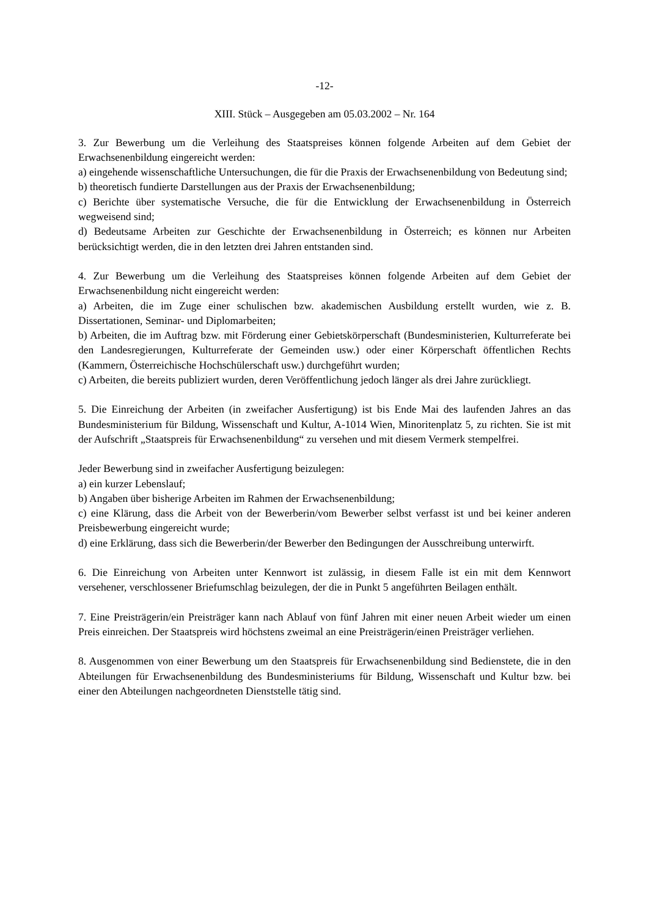-12-
XIII. Stück – Ausgegeben am 05.03.2002 – Nr. 164
3. Zur Bewerbung um die Verleihung des Staatspreises können folgende Arbeiten auf dem Gebiet der Erwachsenenbildung eingereicht werden:
a) eingehende wissenschaftliche Untersuchungen, die für die Praxis der Erwachsenenbildung von Bedeutung sind;
b) theoretisch fundierte Darstellungen aus der Praxis der Erwachsenenbildung;
c) Berichte über systematische Versuche, die für die Entwicklung der Erwachsenenbildung in Österreich wegweisend sind;
d) Bedeutsame Arbeiten zur Geschichte der Erwachsenenbildung in Österreich; es können nur Arbeiten berücksichtigt werden, die in den letzten drei Jahren entstanden sind.
4. Zur Bewerbung um die Verleihung des Staatspreises können folgende Arbeiten auf dem Gebiet der Erwachsenenbildung nicht eingereicht werden:
a) Arbeiten, die im Zuge einer schulischen bzw. akademischen Ausbildung erstellt wurden, wie z. B. Dissertationen, Seminar- und Diplomarbeiten;
b) Arbeiten, die im Auftrag bzw. mit Förderung einer Gebietskörperschaft (Bundesministerien, Kulturreferate bei den Landesregierungen, Kulturreferate der Gemeinden usw.) oder einer Körperschaft öffentlichen Rechts (Kammern, Österreichische Hochschülerschaft usw.) durchgeführt wurden;
c) Arbeiten, die bereits publiziert wurden, deren Veröffentlichung jedoch länger als drei Jahre zurückliegt.
5. Die Einreichung der Arbeiten (in zweifacher Ausfertigung) ist bis Ende Mai des laufenden Jahres an das Bundesministerium für Bildung, Wissenschaft und Kultur, A-1014 Wien, Minoritenplatz 5, zu richten. Sie ist mit der Aufschrift „Staatspreis für Erwachsenenbildung“ zu versehen und mit diesem Vermerk stempelfrei.
Jeder Bewerbung sind in zweifacher Ausfertigung beizulegen:
a) ein kurzer Lebenslauf;
b) Angaben über bisherige Arbeiten im Rahmen der Erwachsenenbildung;
c) eine Klärung, dass die Arbeit von der Bewerberin/vom Bewerber selbst verfasst ist und bei keiner anderen Preisbewerbung eingereicht wurde;
d) eine Erklärung, dass sich die Bewerberin/der Bewerber den Bedingungen der Ausschreibung unterwirft.
6. Die Einreichung von Arbeiten unter Kennwort ist zulässig, in diesem Falle ist ein mit dem Kennwort versehener, verschlossener Briefumschlag beizulegen, der die in Punkt 5 angeführten Beilagen enthält.
7. Eine Preisträgerin/ein Preisträger kann nach Ablauf von fünf Jahren mit einer neuen Arbeit wieder um einen Preis einreichen. Der Staatspreis wird höchstens zweimal an eine Preisträgerin/einen Preisträger verliehen.
8. Ausgenommen von einer Bewerbung um den Staatspreis für Erwachsenenbildung sind Bedienstete, die in den Abteilungen für Erwachsenenbildung des Bundesministeriums für Bildung, Wissenschaft und Kultur bzw. bei einer den Abteilungen nachgeordneten Dienststelle tätig sind.